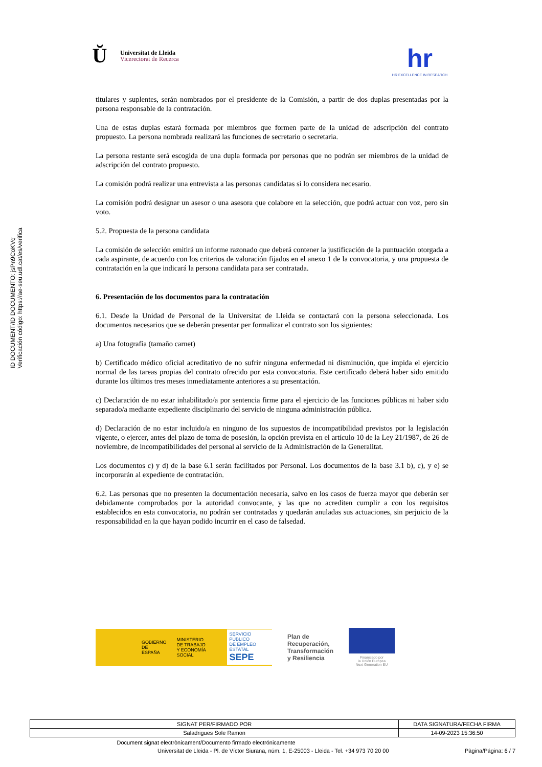Ŭ
Universitat de Lleida
Vicerectorat de Recerca
hr
HR EXCELLENCE IN RESEARCH
ID DOCUMENT/ID DOCUMENTO: jsPn9CoKVq
Verificación código: https://ae-seu.udl.cat/es/verifica
titulares y suplentes, serán nombrados por el presidente de la Comisión, a partir de dos duplas presentadas por la persona responsable de la contratación.
Una de estas duplas estará formada por miembros que formen parte de la unidad de adscripción del contrato propuesto. La persona nombrada realizará las funciones de secretario o secretaria.
La persona restante será escogida de una dupla formada por personas que no podrán ser miembros de la unidad de adscripción del contrato propuesto.
La comisión podrá realizar una entrevista a las personas candidatas si lo considera necesario.
La comisión podrá designar un asesor o una asesora que colabore en la selección, que podrá actuar con voz, pero sin voto.
5.2. Propuesta de la persona candidata
La comisión de selección emitirá un informe razonado que deberá contener la justificación de la puntuación otorgada a cada aspirante, de acuerdo con los criterios de valoración fijados en el anexo 1 de la convocatoria, y una propuesta de contratación en la que indicará la persona candidata para ser contratada.
6. Presentación de los documentos para la contratación
6.1. Desde la Unidad de Personal de la Universitat de Lleida se contactará con la persona seleccionada. Los documentos necesarios que se deberán presentar per formalizar el contrato son los siguientes:
a) Una fotografía (tamaño carnet)
b) Certificado médico oficial acreditativo de no sufrir ninguna enfermedad ni disminución, que impida el ejercicio normal de las tareas propias del contrato ofrecido por esta convocatoria. Este certificado deberá haber sido emitido durante los últimos tres meses inmediatamente anteriores a su presentación.
c) Declaración de no estar inhabilitado/a por sentencia firme para el ejercicio de las funciones públicas ni haber sido separado/a mediante expediente disciplinario del servicio de ninguna administración pública.
d) Declaración de no estar incluido/a en ninguno de los supuestos de incompatibilidad previstos por la legislación vigente, o ejercer, antes del plazo de toma de posesión, la opción prevista en el artículo 10 de la Ley 21/1987, de 26 de noviembre, de incompatibilidades del personal al servicio de la Administración de la Generalitat.
Los documentos c) y d) de la base 6.1 serán facilitados por Personal. Los documentos de la base 3.1 b), c), y e) se incorporarán al expediente de contratación.
6.2. Las personas que no presenten la documentación necesaria, salvo en los casos de fuerza mayor que deberán ser debidamente comprobados por la autoridad convocante, y las que no acrediten cumplir a con los requisitos establecidos en esta convocatoria, no podrán ser contratadas y quedarán anuladas sus actuaciones, sin perjuicio de la responsabilidad en la que hayan podido incurrir en el caso de falsedad.
GOBIERNO
DE ESPAÑA MINISTERIO
DE TRABAJO
Y ECONOMÍA SOCIAL SERVICIO PÚBLICO
DE EMPLEO ESTATAL
SEPE
Plan de
Recuperación,
Transformación
y Resiliencia
Financiado por
la Unión Europea
Next Generation EU
| SIGNAT PER/FIRMADO POR | DATA SIGNATURA/FECHA FIRMA |
| --- | --- |
| Saladrigues Sole Ramon | 14-09-2023 15:36:50 |
Document signat electrònicament/Documento firmado electrónicamente
Universitat de Lleida - Pl. de Víctor Siurana, núm. 1, E-25003 - Lleida - Tel. +34 973 70 20 00 Pàgina/Página: 6 / 7